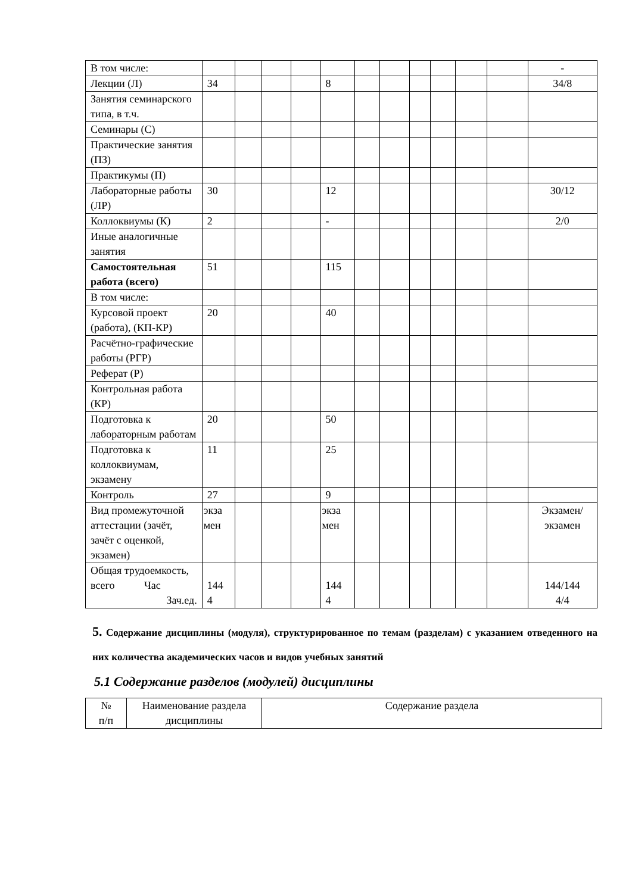| В том числе: | | | | | | | | | | | | - |
| Лекции (Л) | 34 | | | | 8 | | | | | | | 34/8 |
| Занятия семинарского типа, в т.ч. | | | | | | | | | | | | |
| Семинары (С) | | | | | | | | | | | | |
| Практические занятия (ПЗ) | | | | | | | | | | | | |
| Практикумы (П) | | | | | | | | | | | | |
| Лабораторные работы (ЛР) | 30 | | | | 12 | | | | | | | 30/12 |
| Коллоквиумы (К) | 2 | | | | - | | | | | | | 2/0 |
| Иные аналогичные занятия | | | | | | | | | | | | |
| Самостоятельная работа (всего) | 51 | | | | 115 | | | | | | | |
| В том числе: | | | | | | | | | | | | |
| Курсовой проект (работа), (КП-КР) | 20 | | | | 40 | | | | | | | |
| Расчётно-графические работы (РГР) | | | | | | | | | | | | |
| Реферат (Р) | | | | | | | | | | | | |
| Контрольная работа (КР) | | | | | | | | | | | | |
| Подготовка к лабораторным работам | 20 | | | | 50 | | | | | | | |
| Подготовка к коллоквиумам, экзамену | 11 | | | | 25 | | | | | | | |
| Контроль | 27 | | | | 9 | | | | | | | |
| Вид промежуточной аттестации (зачёт, зачёт с оценкой, экзамен) | экза мен | | | | экза мен | | | | | | | Экзамен/ экзамен |
| Общая трудоемкость, всего Час Зач.ед. | 144 4 | | | | 144 4 | | | | | | | 144/144 4/4 |
5. Содержание дисциплины (модуля), структурированное по темам (разделам) с указанием отведенного на них количества академических часов и видов учебных занятий
5.1 Содержание разделов (модулей) дисциплины
| № п/п | Наименование раздела дисциплины | Содержание раздела |
| --- | --- | --- |